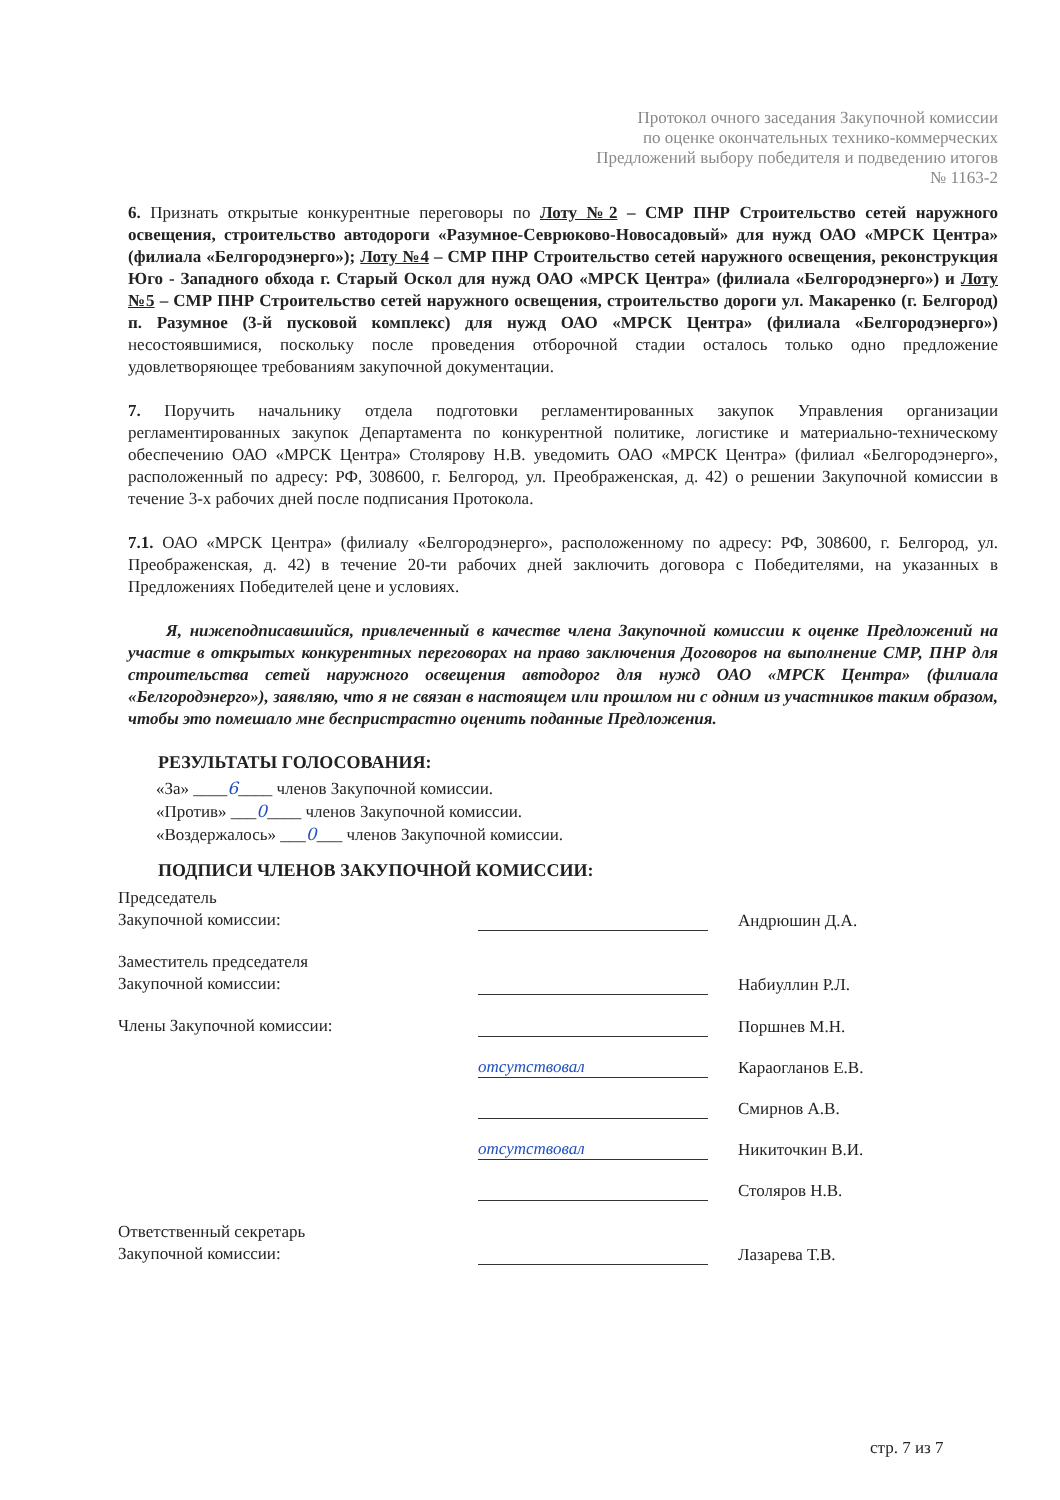Протокол очного заседания Закупочной комиссии
по оценке окончательных технико-коммерческих
Предложений выбору победителя и подведению итогов
№ 1163-2
6. Признать открытые конкурентные переговоры по Лоту №2 – СМР ПНР Строительство сетей наружного освещения, строительство автодороги «Разумное-Севрюково-Новосадовый» для нужд ОАО «МРСК Центра» (филиала «Белгородэнерго»); Лоту №4 – СМР ПНР Строительство сетей наружного освещения, реконструкция Юго - Западного обхода г. Старый Оскол для нужд ОАО «МРСК Центра» (филиала «Белгородэнерго») и Лоту №5 – СМР ПНР Строительство сетей наружного освещения, строительство дороги ул. Макаренко (г. Белгород) п. Разумное (3-й пусковой комплекс) для нужд ОАО «МРСК Центра» (филиала «Белгородэнерго») несостоявшимися, поскольку после проведения отборочной стадии осталось только одно предложение удовлетворяющее требованиям закупочной документации.
7. Поручить начальнику отдела подготовки регламентированных закупок Управления организации регламентированных закупок Департамента по конкурентной политике, логистике и материально-техническому обеспечению ОАО «МРСК Центра» Столярову Н.В. уведомить ОАО «МРСК Центра» (филиал «Белгородэнерго», расположенный по адресу: РФ, 308600, г. Белгород, ул. Преображенская, д. 42) о решении Закупочной комиссии в течение 3-х рабочих дней после подписания Протокола.
7.1. ОАО «МРСК Центра» (филиалу «Белгородэнерго», расположенному по адресу: РФ, 308600, г. Белгород, ул. Преображенская, д. 42) в течение 20-ти рабочих дней заключить договора с Победителями, на указанных в Предложениях Победителей цене и условиях.
Я, нижеподписавшийся, привлеченный в качестве члена Закупочной комиссии к оценке Предложений на участие в открытых конкурентных переговорах на право заключения Договоров на выполнение СМР, ПНР для строительства сетей наружного освещения автодорог для нужд ОАО «МРСК Центра» (филиала «Белгородэнерго»), заявляю, что я не связан в настоящем или прошлом ни с одним из участников таким образом, чтобы это помешало мне беспристрастно оценить поданные Предложения.
РЕЗУЛЬТАТЫ ГОЛОСОВАНИЯ:
«За» ____6____ членов Закупочной комиссии.
«Против» ___0____ членов Закупочной комиссии.
«Воздержалось» ___0___ членов Закупочной комиссии.
ПОДПИСИ ЧЛЕНОВ ЗАКУПОЧНОЙ КОМИССИИ:
Председатель
Закупочной комиссии:
Андрюшин Д.А.
Заместитель председателя
Закупочной комиссии:
Набиуллин Р.Л.
Члены Закупочной комиссии:
Поршнев М.Н.
отсутствовал
Караогланов Е.В.
Смирнов А.В.
отсутствовал
Никиточкин В.И.
Столяров Н.В.
Ответственный секретарь
Закупочной комиссии:
Лазарева Т.В.
стр. 7 из 7